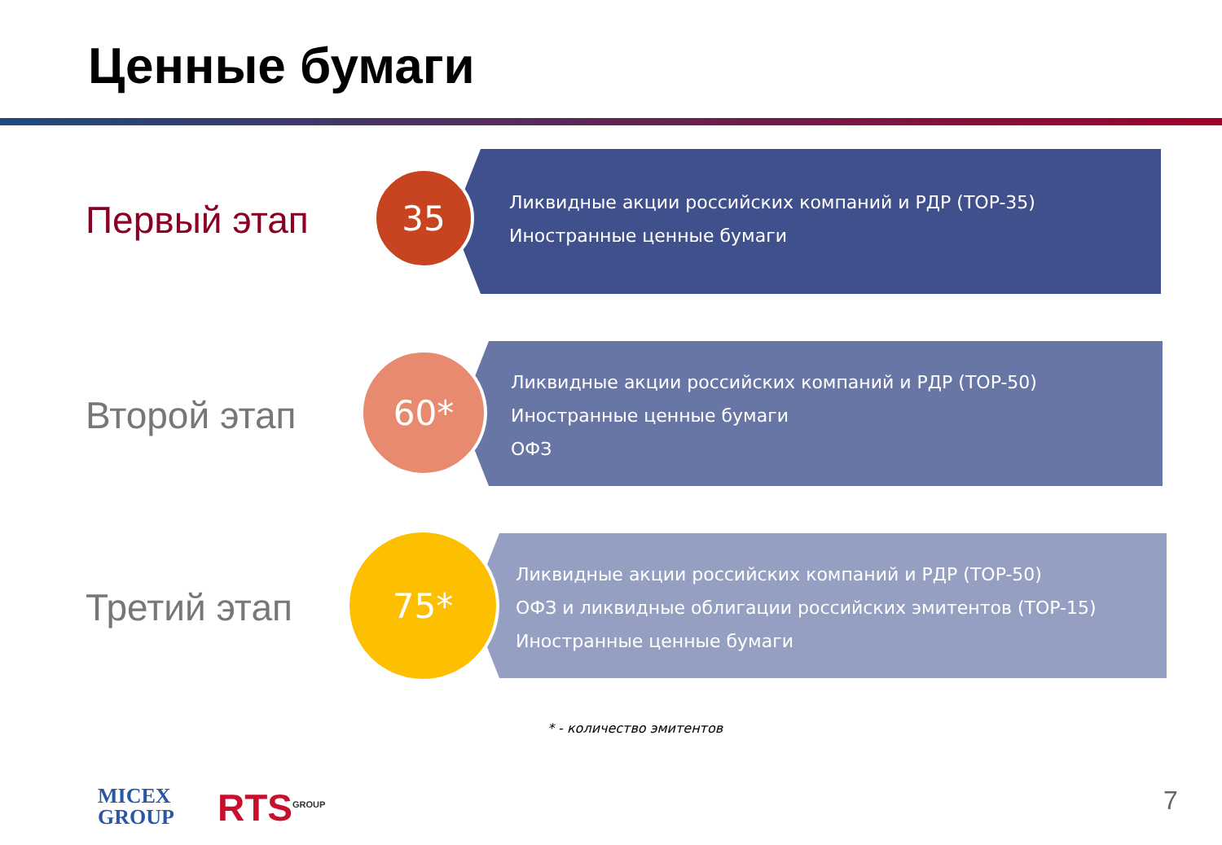Ценные бумаги
Первый этап
Ликвидные акции российских компаний и РДР (TOP-35)
Иностранные ценные бумаги
35
Второй этап
Ликвидные акции российских компаний и РДР (TOP-50)
Иностранные ценные бумаги
ОФЗ
60*
Третий этап
Ликвидные акции российских компаний и РДР (TOP-50)
ОФЗ и ликвидные облигации российских эмитентов (TOP-15)
Иностранные ценные бумаги
75*
* - количество эмитентов
MICEX
GROUP
RTS<sup>GROUP</sup> 7